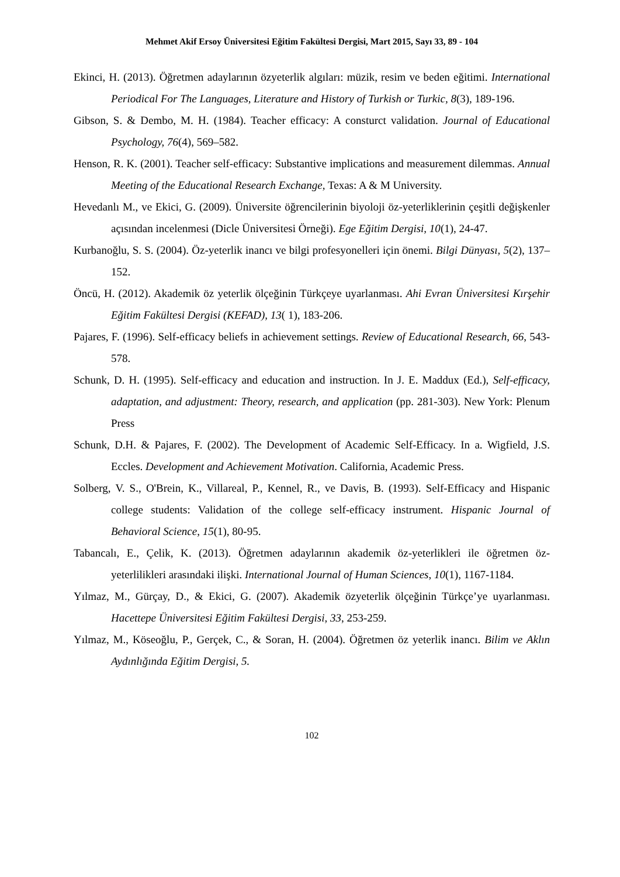Mehmet Akif Ersoy Üniversitesi Eğitim Fakültesi Dergisi, Mart 2015, Sayı 33, 89 - 104
Ekinci, H. (2013). Öğretmen adaylarının özyeterlik algıları: müzik, resim ve beden eğitimi. International Periodical For The Languages, Literature and History of Turkish or Turkic, 8(3), 189-196.
Gibson, S. & Dembo, M. H. (1984). Teacher efficacy: A consturct validation. Journal of Educational Psychology, 76(4), 569–582.
Henson, R. K. (2001). Teacher self-efficacy: Substantive implications and measurement dilemmas. Annual Meeting of the Educational Research Exchange, Texas: A & M University.
Hevedanlı M., ve Ekici, G. (2009). Üniversite öğrencilerinin biyoloji öz-yeterliklerinin çeşitli değişkenler açısından incelenmesi (Dicle Üniversitesi Örneği). Ege Eğitim Dergisi, 10(1), 24-47.
Kurbanoğlu, S. S. (2004). Öz-yeterlik inancı ve bilgi profesyonelleri için önemi. Bilgi Dünyası, 5(2), 137–152.
Öncü, H. (2012). Akademik öz yeterlik ölçeğinin Türkçeye uyarlanması. Ahi Evran Üniversitesi Kırşehir Eğitim Fakültesi Dergisi (KEFAD), 13( 1), 183-206.
Pajares, F. (1996). Self-efficacy beliefs in achievement settings. Review of Educational Research, 66, 543-578.
Schunk, D. H. (1995). Self-efficacy and education and instruction. In J. E. Maddux (Ed.), Self-efficacy, adaptation, and adjustment: Theory, research, and application (pp. 281-303). New York: Plenum Press
Schunk, D.H. & Pajares, F. (2002). The Development of Academic Self-Efficacy. In a. Wigfield, J.S. Eccles. Development and Achievement Motivation. California, Academic Press.
Solberg, V. S., O'Brein, K., Villareal, P., Kennel, R., ve Davis, B. (1993). Self-Efficacy and Hispanic college students: Validation of the college self-efficacy instrument. Hispanic Journal of Behavioral Science, 15(1), 80-95.
Tabancalı, E., Çelik, K. (2013). Öğretmen adaylarının akademik öz-yeterlikleri ile öğretmen öz-yeterlilikleri arasındaki ilişki. International Journal of Human Sciences, 10(1), 1167-1184.
Yılmaz, M., Gürçay, D., & Ekici, G. (2007). Akademik özyeterlik ölçeğinin Türkçe’ye uyarlanması. Hacettepe Üniversitesi Eğitim Fakültesi Dergisi, 33, 253-259.
Yılmaz, M., Köseoğlu, P., Gerçek, C., & Soran, H. (2004). Öğretmen öz yeterlik inancı. Bilim ve Aklın Aydınlığında Eğitim Dergisi, 5.
102